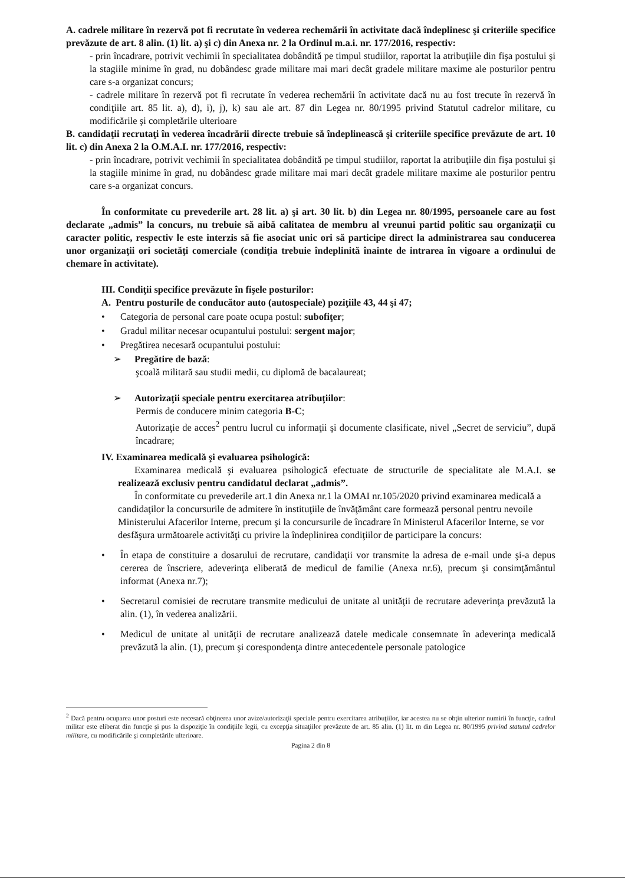A. cadrele militare în rezervă pot fi recrutate în vederea rechemării în activitate dacă îndeplinesc şi criteriile specifice prevăzute de art. 8 alin. (1) lit. a) şi c) din Anexa nr. 2 la Ordinul m.a.i. nr. 177/2016, respectiv:
- prin încadrare, potrivit vechimii în specialitatea dobândită pe timpul studiilor, raportat la atribuţiile din fişa postului şi la stagiile minime în grad, nu dobândesc grade militare mai mari decât gradele militare maxime ale posturilor pentru care s-a organizat concurs;
- cadrele militare în rezervă pot fi recrutate în vederea rechemării în activitate dacă nu au fost trecute în rezervă în condiţiile art. 85 lit. a), d), i), j), k) sau ale art. 87 din Legea nr. 80/1995 privind Statutul cadrelor militare, cu modificările şi completările ulterioare
B. candidaţii recrutaţi în vederea încadrării directe trebuie să îndeplinească şi criteriile specifice prevăzute de art. 10 lit. c) din Anexa 2 la O.M.A.I. nr. 177/2016, respectiv:
- prin încadrare, potrivit vechimii în specialitatea dobândită pe timpul studiilor, raportat la atribuţiile din fişa postului şi la stagiile minime în grad, nu dobândesc grade militare mai mari decât gradele militare maxime ale posturilor pentru care s-a organizat concurs.
În conformitate cu prevederile art. 28 lit. a) şi art. 30 lit. b) din Legea nr. 80/1995, persoanele care au fost declarate „admis” la concurs, nu trebuie să aibă calitatea de membru al vreunui partid politic sau organizaţii cu caracter politic, respectiv le este interzis să fie asociat unic ori să participe direct la administrarea sau conducerea unor organizaţii ori societăţi comerciale (condiţia trebuie îndeplinită înainte de intrarea în vigoare a ordinului de chemare în activitate).
III. Condiţii specifice prevăzute în fişele posturilor:
A. Pentru posturile de conducător auto (autospeciale) poziţiile 43, 44 şi 47;
• Categoria de personal care poate ocupa postul: subofiţer;
• Gradul militar necesar ocupantului postului: sergent major;
• Pregătirea necesară ocupantului postului:
➢ Pregătire de bază:
şcoală militară sau studii medii, cu diplomă de bacalaureat;
➢ Autorizaţii speciale pentru exercitarea atribuţiilor:
Permis de conducere minim categoria B-C;
Autorizaţie de acces<sup>2</sup> pentru lucrul cu informaţii şi documente clasificate, nivel „Secret de serviciu”, după încadrare;
IV. Examinarea medicală şi evaluarea psihologică:
Examinarea medicală şi evaluarea psihologică efectuate de structurile de specialitate ale M.A.I. se realizează exclusiv pentru candidatul declarat „admis”.
În conformitate cu prevederile art.1 din Anexa nr.1 la OMAI nr.105/2020 privind examinarea medicală a candidaţilor la concursurile de admitere în instituţiile de învăţământ care formează personal pentru nevoile Ministerului Afacerilor Interne, precum şi la concursurile de încadrare în Ministerul Afacerilor Interne, se vor desfăşura următoarele activităţi cu privire la îndeplinirea condiţiilor de participare la concurs:
• În etapa de constituire a dosarului de recrutare, candidaţii vor transmite la adresa de e-mail unde şi-a depus cererea de înscriere, adeverinţa eliberată de medicul de familie (Anexa nr.6), precum şi consimţământul informat (Anexa nr.7);
• Secretarul comisiei de recrutare transmite medicului de unitate al unităţii de recrutare adeverinţa prevăzută la alin. (1), în vederea analizării.
• Medicul de unitate al unităţii de recrutare analizează datele medicale consemnate în adeverinţa medicală prevăzută la alin. (1), precum şi corespondenţa dintre antecedentele personale patologice
<sup>2</sup> Dacă pentru ocuparea unor posturi este necesară obţinerea unor avize/autorizaţii speciale pentru exercitarea atribuţiilor, iar acestea nu se obţin ulterior numirii în funcţie, cadrul militar este eliberat din funcţie şi pus la dispoziţie în condiţiile legii, cu excepţia situaţiilor prevăzute de art. 85 alin. (1) lit. m din Legea nr. 80/1995 privind statutul cadrelor militare, cu modificările şi completările ulterioare.
Pagina 2 din 8